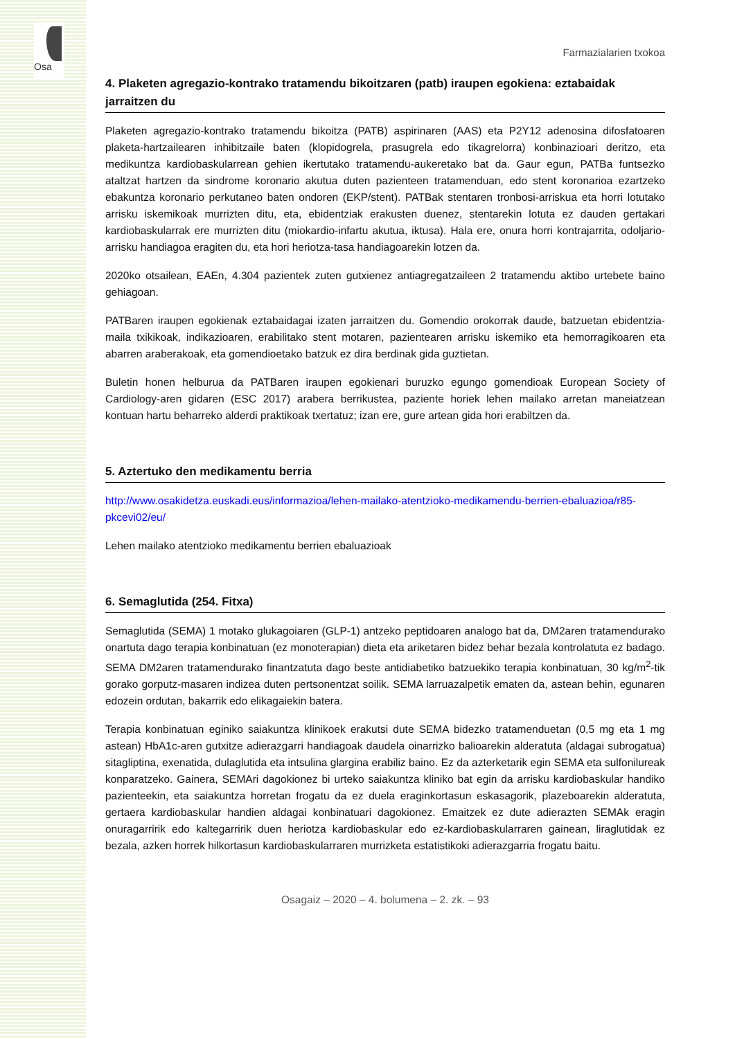Osa
Farmazialarien txokoa
4. Plaketen agregazio-kontrako tratamendu bikoitzaren (patb) iraupen egokiena: eztabaidak jarraitzen du
Plaketen agregazio-kontrako tratamendu bikoitza (PATB) aspirinaren (AAS) eta P2Y12 adenosina difosfatoaren plaketa-hartzailearen inhibitzaile baten (klopidogrela, prasugrela edo tikagrelorra) konbinazioari deritzo, eta medikuntza kardiobaskularrean gehien ikertutako tratamendu-aukeretako bat da. Gaur egun, PATBa funtsezko ataltzat hartzen da sindrome koronario akutua duten pazienteen tratamenduan, edo stent koronarioa ezartzeko ebakuntza koronario perkutaneo baten ondoren (EKP/stent). PATBak stentaren tronbosi-arriskua eta horri lotutako arrisku iskemikoak murrizten ditu, eta, ebidentziak erakusten duenez, stentarekin lotuta ez dauden gertakari kardiobaskularrak ere murrizten ditu (miokardio-infartu akutua, iktusa). Hala ere, onura horri kontrajarrita, odoljario-arrisku handiagoa eragiten du, eta hori heriotza-tasa handiagoarekin lotzen da.
2020ko otsailean, EAEn, 4.304 pazientek zuten gutxienez antiagregatzaileen 2 tratamendu aktibo urtebete baino gehiagoan.
PATBaren iraupen egokienak eztabaidagai izaten jarraitzen du. Gomendio orokorrak daude, batzuetan ebidentzia-maila txikikoak, indikazioaren, erabilitako stent motaren, pazientearen arrisku iskemiko eta hemorragikoaren eta abarren araberakoak, eta gomendioetako batzuk ez dira berdinak gida guztietan.
Buletin honen helburua da PATBaren iraupen egokienari buruzko egungo gomendioak European Society of Cardiology-aren gidaren (ESC 2017) arabera berrikustea, paziente horiek lehen mailako arretan maneiatzean kontuan hartu beharreko alderdi praktikoak txertatuz; izan ere, gure artean gida hori erabiltzen da.
5. Aztertuko den medikamentu berria
http://www.osakidetza.euskadi.eus/informazioa/lehen-mailako-atentzioko-medikamendu-berrien-ebaluazioa/r85-pkcevi02/eu/
Lehen mailako atentzioko medikamentu berrien ebaluazioak
6. Semaglutida (254. Fitxa)
Semaglutida (SEMA) 1 motako glukagoiaren (GLP-1) antzeko peptidoaren analogo bat da, DM2aren tratamendurako onartuta dago terapia konbinatuan (ez monoterapian) dieta eta ariketaren bidez behar bezala kontrolatuta ez badago. SEMA DM2aren tratamendurako finantzatuta dago beste antidiabetiko batzuekiko terapia konbinatuan, 30 kg/m<sup>2</sup>-tik gorako gorputz-masaren indizea duten pertsonentzat soilik. SEMA larruazalpetik ematen da, astean behin, egunaren edozein ordutan, bakarrik edo elikagaiekin batera.
Terapia konbinatuan eginiko saiakuntza klinikoek erakutsi dute SEMA bidezko tratamenduetan (0,5 mg eta 1 mg astean) HbA1c-aren gutxitze adierazgarri handiagoak daudela oinarrizko balioarekin alderatuta (aldagai subrogatua) sitagliptina, exenatida, dulaglutida eta intsulina glargina erabiliz baino. Ez da azterketarik egin SEMA eta sulfonilureak konparatzeko. Gainera, SEMAri dagokionez bi urteko saiakuntza kliniko bat egin da arrisku kardiobaskular handiko pazienteekin, eta saiakuntza horretan frogatu da ez duela eraginkortasun eskasagorik, plazeboarekin alderatuta, gertaera kardiobaskular handien aldagai konbinatuari dagokionez. Emaitzek ez dute adierazten SEMAk eragin onuragarririk edo kaltegarririk duen heriotza kardiobaskular edo ez-kardiobaskularraren gainean, liraglutidak ez bezala, azken horrek hilkortasun kardiobaskularraren murrizketa estatistikoki adierazgarria frogatu baitu.
Osagaiz – 2020 – 4. bolumena – 2. zk. – 93